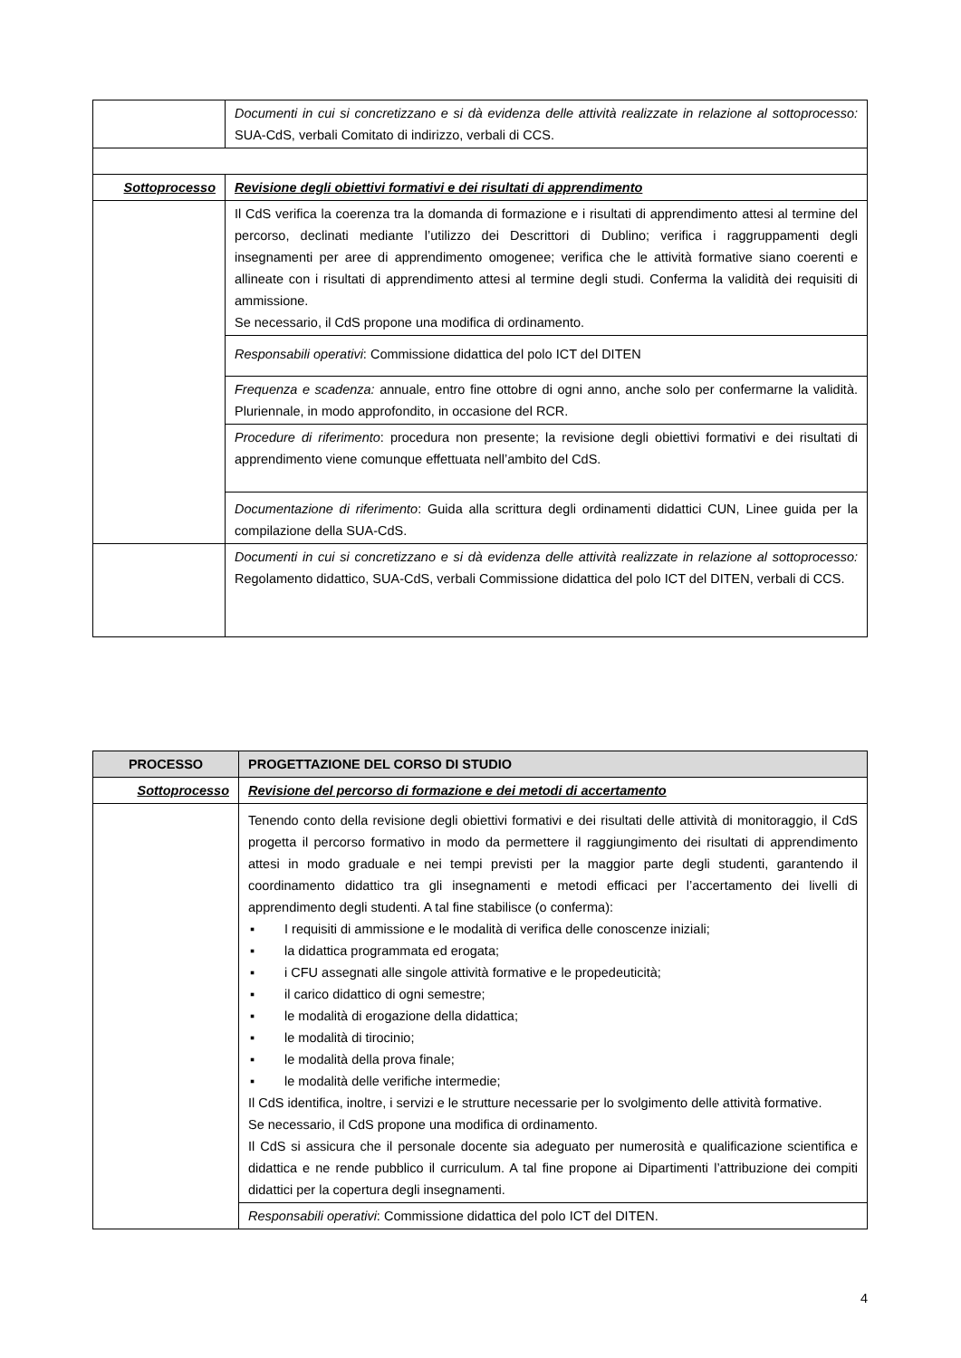| | Documenti in cui si concretizzano e si dà evidenza delle attività realizzate in relazione al sottoprocesso: SUA-CdS, verbali Comitato di indirizzo, verbali di CCS. |
| Sottoprocesso | Revisione degli obiettivi formativi e dei risultati di apprendimento |
| | Il CdS verifica la coerenza tra la domanda di formazione e i risultati di apprendimento attesi al termine del percorso, declinati mediante l’utilizzo dei Descrittori di Dublino; verifica i raggruppamenti degli insegnamenti per aree di apprendimento omogenee; verifica che le attività formative siano coerenti e allineate con i risultati di apprendimento attesi al termine degli studi. Conferma la validità dei requisiti di ammissione. Se necessario, il CdS propone una modifica di ordinamento. |
| | Responsabili operativi : Commissione didattica del polo ICT del DITEN |
| | Frequenza e scadenza: annuale, entro fine ottobre di ogni anno, anche solo per confermarne la validità. Pluriennale, in modo approfondito, in occasione del RCR. |
| | Procedure di riferimento : procedura non presente; la revisione degli obiettivi formativi e dei risultati di apprendimento viene comunque effettuata nell’ambito del CdS. |
| | Documentazione di riferimento : Guida alla scrittura degli ordinamenti didattici CUN, Linee guida per la compilazione della SUA-CdS. |
| | Documenti in cui si concretizzano e si dà evidenza delle attività realizzate in relazione al sottoprocesso: Regolamento didattico, SUA-CdS, verbali Commissione didattica del polo ICT del DITEN, verbali di CCS. |
| PROCESSO | PROGETTAZIONE DEL CORSO DI STUDIO |
| --- | --- |
| Sottoprocesso | Revisione del percorso di formazione e dei metodi di accertamento |
| | Tenendo conto della revisione degli obiettivi formativi e dei risultati delle attività di monitoraggio, il CdS progetta il percorso formativo in modo da permettere il raggiungimento dei risultati di apprendimento attesi in modo graduale e nei tempi previsti per la maggior parte degli studenti, garantendo il coordinamento didattico tra gli insegnamenti e metodi efficaci per l’accertamento dei livelli di apprendimento degli studenti. A tal fine stabilisce (o conferma): ▪ I requisiti di ammissione e le modalità di verifica delle conoscenze iniziali; ▪ la didattica programmata ed erogata; ▪ i CFU assegnati alle singole attività formative e le propedeuticità; ▪ il carico didattico di ogni semestre; ▪ le modalità di erogazione della didattica; ▪ le modalità di tirocinio; ▪ le modalità della prova finale; ▪ le modalità delle verifiche intermedie; Il CdS identifica, inoltre, i servizi e le strutture necessarie per lo svolgimento delle attività formative. Se necessario, il CdS propone una modifica di ordinamento. Il CdS si assicura che il personale docente sia adeguato per numerosità e qualificazione scientifica e didattica e ne rende pubblico il curriculum. A tal fine propone ai Dipartimenti l’attribuzione dei compiti didattici per la copertura degli insegnamenti. |
| | Responsabili operativi : Commissione didattica del polo ICT del DITEN. |
4